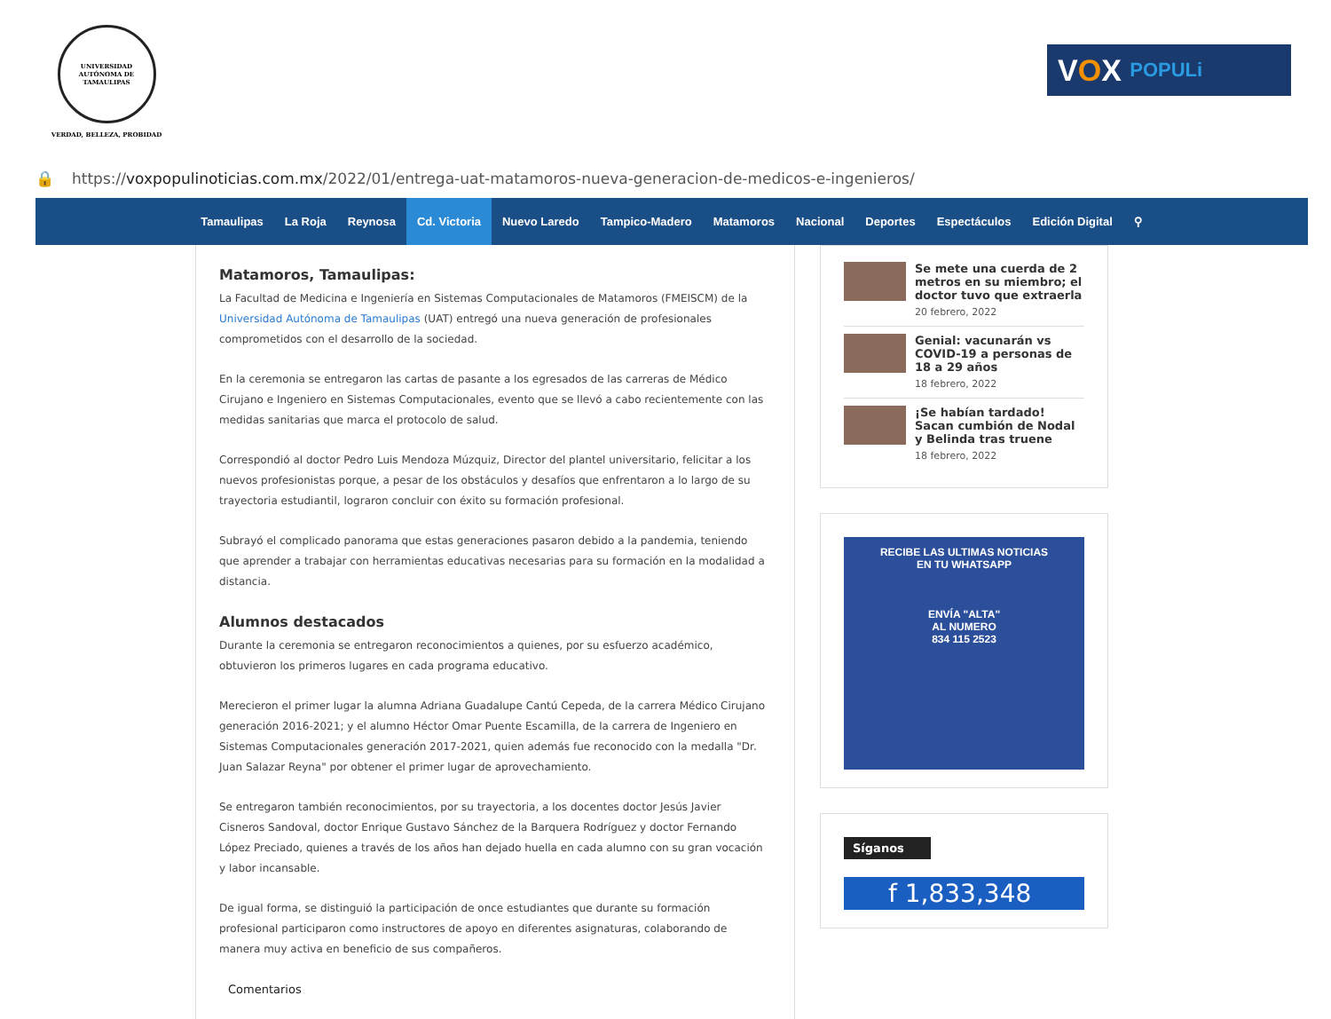UNIVERSIDAD AUTÓNOMA DE TAMAULIPAS
VERDAD, BELLEZA, PROBIDAD
V O X POPULi
🔒 https://voxpopulinoticias.com.mx/2022/01/entrega-uat-matamoros-nueva-generacion-de-medicos-e-ingenieros/
Tamaulipas La Roja Reynosa Cd. Victoria Nuevo Laredo Tampico-Madero Matamoros Nacional Deportes Espectáculos Edición Digital ⚲
Matamoros, Tamaulipas:
La Facultad de Medicina e Ingeniería en Sistemas Computacionales de Matamoros (FMEISCM) de la Universidad Autónoma de Tamaulipas (UAT) entregó una nueva generación de profesionales comprometidos con el desarrollo de la sociedad.
En la ceremonia se entregaron las cartas de pasante a los egresados de las carreras de Médico Cirujano e Ingeniero en Sistemas Computacionales, evento que se llevó a cabo recientemente con las medidas sanitarias que marca el protocolo de salud.
Correspondió al doctor Pedro Luis Mendoza Múzquiz, Director del plantel universitario, felicitar a los nuevos profesionistas porque, a pesar de los obstáculos y desafíos que enfrentaron a lo largo de su trayectoria estudiantil, lograron concluir con éxito su formación profesional.
Subrayó el complicado panorama que estas generaciones pasaron debido a la pandemia, teniendo que aprender a trabajar con herramientas educativas necesarias para su formación en la modalidad a distancia.
Alumnos destacados
Durante la ceremonia se entregaron reconocimientos a quienes, por su esfuerzo académico, obtuvieron los primeros lugares en cada programa educativo.
Merecieron el primer lugar la alumna Adriana Guadalupe Cantú Cepeda, de la carrera Médico Cirujano generación 2016-2021; y el alumno Héctor Omar Puente Escamilla, de la carrera de Ingeniero en Sistemas Computacionales generación 2017-2021, quien además fue reconocido con la medalla "Dr. Juan Salazar Reyna" por obtener el primer lugar de aprovechamiento.
Se entregaron también reconocimientos, por su trayectoria, a los docentes doctor Jesús Javier Cisneros Sandoval, doctor Enrique Gustavo Sánchez de la Barquera Rodríguez y doctor Fernando López Preciado, quienes a través de los años han dejado huella en cada alumno con su gran vocación y labor incansable.
De igual forma, se distinguió la participación de once estudiantes que durante su formación profesional participaron como instructores de apoyo en diferentes asignaturas, colaborando de manera muy activa en beneficio de sus compañeros.
Comentarios
Se mete una cuerda de 2 metros en su miembro; el doctor tuvo que extraerla
20 febrero, 2022
Genial: vacunarán vs COVID-19 a personas de 18 a 29 años
18 febrero, 2022
¡Se habían tardado! Sacan cumbión de Nodal y Belinda tras truene
18 febrero, 2022
RECIBE LAS ULTIMAS NOTICIAS
EN TU WHATSAPP
ENVÍA "ALTA"
AL NUMERO
834 115 2523
Síganos
f 1,833,348